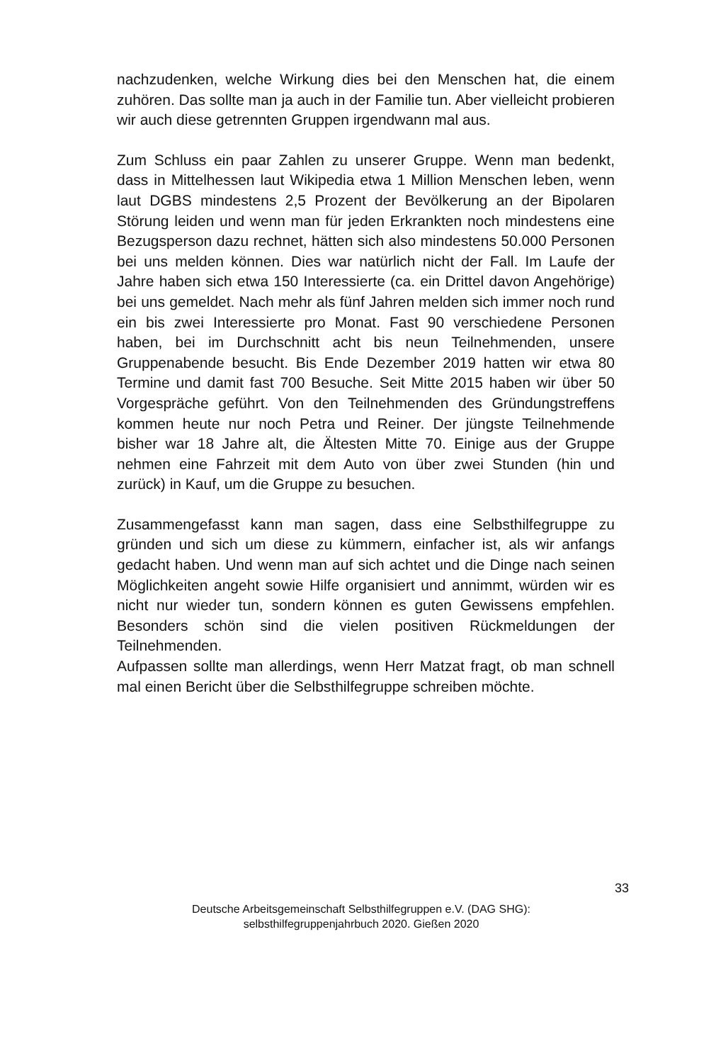nachzudenken, welche Wirkung dies bei den Menschen hat, die einem zuhö­ren. Das sollte man ja auch in der Familie tun. Aber vielleicht probieren wir auch diese getrennten Gruppen irgendwann mal aus.
Zum Schluss ein paar Zahlen zu unserer Gruppe. Wenn man bedenkt, dass in Mittelhessen laut Wikipedia etwa 1 Million Menschen leben, wenn laut DGBS mindestens 2,5 Prozent der Bevölkerung an der Bipolaren Störung leiden und wenn man für jeden Erkrankten noch mindestens eine Bezugsperson dazu rechnet, hätten sich also mindestens 50.000 Personen bei uns melden können. Dies war natürlich nicht der Fall. Im Laufe der Jahre haben sich etwa 150 Interessierte (ca. ein Drittel davon Angehörige) bei uns gemeldet. Nach mehr als fünf Jahren melden sich immer noch rund ein bis zwei Interessierte pro Monat. Fast 90 verschiedene Personen haben, bei im Durchschnitt acht bis neun Teilnehmenden, unsere Gruppenabende besucht. Bis Ende Dezember 2019 hatten wir etwa 80 Termine und damit fast 700 Besuche. Seit Mitte 2015 haben wir über 50 Vorgespräche geführt. Von den Teilnehmenden des Grün­dungstreffens kommen heute nur noch Petra und Reiner. Der jüngste Teilneh­mende bisher war 18 Jahre alt, die Ältesten Mitte 70. Einige aus der Gruppe nehmen eine Fahrzeit mit dem Auto von über zwei Stunden (hin und zurück) in Kauf, um die Gruppe zu besuchen.
Zusammengefasst kann man sagen, dass eine Selbsthilfegruppe zu gründen und sich um diese zu kümmern, einfacher ist, als wir anfangs gedacht haben. Und wenn man auf sich achtet und die Dinge nach seinen Möglichkeiten an­geht sowie Hilfe organisiert und annimmt, würden wir es nicht nur wieder tun, sondern können es guten Gewissens empfehlen. Besonders schön sind die vielen positiven Rückmeldungen der Teilnehmenden.
Aufpassen sollte man allerdings, wenn Herr Matzat fragt, ob man schnell mal einen Bericht über die Selbsthilfegruppe schreiben möchte.
33
Deutsche Arbeitsgemeinschaft Selbsthilfegruppen e.V. (DAG SHG):
selbsthilfegruppenjahrbuch 2020. Gießen 2020